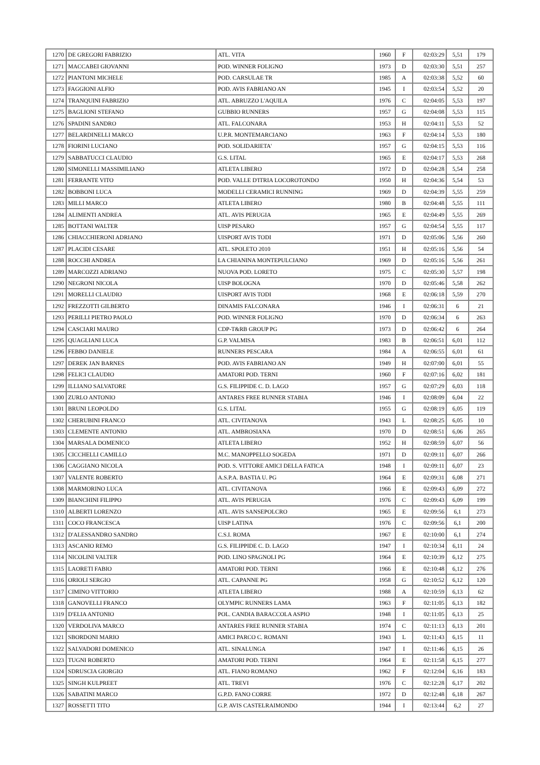| 1270 | DE GREGORI FABRIZIO | ATL. VITA | 1960 | F | 02:03:29 | 5,51 | 179 |
| 1271 | MACCABEI GIOVANNI | POD. WINNER FOLIGNO | 1973 | D | 02:03:30 | 5,51 | 257 |
| 1272 | PIANTONI MICHELE | POD. CARSULAE TR | 1985 | A | 02:03:38 | 5,52 | 60 |
| 1273 | FAGGIONI ALFIO | POD. AVIS FABRIANO AN | 1945 | I | 02:03:54 | 5,52 | 20 |
| 1274 | TRANQUINI FABRIZIO | ATL. ABRUZZO L'AQUILA | 1976 | C | 02:04:05 | 5,53 | 197 |
| 1275 | BAGLIONI STEFANO | GUBBIO RUNNERS | 1957 | G | 02:04:08 | 5,53 | 115 |
| 1276 | SPADINI SANDRO | ATL. FALCONARA | 1953 | H | 02:04:11 | 5,53 | 52 |
| 1277 | BELARDINELLI MARCO | U.P.R. MONTEMARCIANO | 1963 | F | 02:04:14 | 5,53 | 180 |
| 1278 | FIORINI LUCIANO | POD. SOLIDARIETA' | 1957 | G | 02:04:15 | 5,53 | 116 |
| 1279 | SABBATUCCI CLAUDIO | G.S. LITAL | 1965 | E | 02:04:17 | 5,53 | 268 |
| 1280 | SIMONELLI MASSIMILIANO | ATLETA LIBERO | 1972 | D | 02:04:28 | 5,54 | 258 |
| 1281 | FERRANTE VITO | POD. VALLE D'ITRIA LOCOROTONDO | 1950 | H | 02:04:36 | 5,54 | 53 |
| 1282 | BOBBONI LUCA | MODELLI CERAMICI RUNNING | 1969 | D | 02:04:39 | 5,55 | 259 |
| 1283 | MILLI MARCO | ATLETA LIBERO | 1980 | B | 02:04:48 | 5,55 | 111 |
| 1284 | ALIMENTI ANDREA | ATL. AVIS PERUGIA | 1965 | E | 02:04:49 | 5,55 | 269 |
| 1285 | BOTTANI WALTER | UISP PESARO | 1957 | G | 02:04:54 | 5,55 | 117 |
| 1286 | CHIACCHIERONI ADRIANO | UISPORT AVIS TODI | 1971 | D | 02:05:06 | 5,56 | 260 |
| 1287 | PLACIDI CESARE | ATL. SPOLETO 2010 | 1951 | H | 02:05:16 | 5,56 | 54 |
| 1288 | ROCCHI ANDREA | LA CHIANINA MONTEPULCIANO | 1969 | D | 02:05:16 | 5,56 | 261 |
| 1289 | MARCOZZI ADRIANO | NUOVA POD. LORETO | 1975 | C | 02:05:30 | 5,57 | 198 |
| 1290 | NEGRONI NICOLA | UISP BOLOGNA | 1970 | D | 02:05:46 | 5,58 | 262 |
| 1291 | MORELLI CLAUDIO | UISPORT AVIS TODI | 1968 | E | 02:06:18 | 5,59 | 270 |
| 1292 | FREZZOTTI GILBERTO | DINAMIS FALCONARA | 1946 | I | 02:06:31 | 6 | 21 |
| 1293 | PERILLI PIETRO PAOLO | POD. WINNER FOLIGNO | 1970 | D | 02:06:34 | 6 | 263 |
| 1294 | CASCIARI MAURO | CDP-T&RB GROUP PG | 1973 | D | 02:06:42 | 6 | 264 |
| 1295 | QUAGLIANI LUCA | G.P. VALMISA | 1983 | B | 02:06:51 | 6,01 | 112 |
| 1296 | FEBBO DANIELE | RUNNERS PESCARA | 1984 | A | 02:06:55 | 6,01 | 61 |
| 1297 | DEREK JAN BARNES | POD. AVIS FABRIANO AN | 1949 | H | 02:07:00 | 6,01 | 55 |
| 1298 | FELICI CLAUDIO | AMATORI POD. TERNI | 1960 | F | 02:07:16 | 6,02 | 181 |
| 1299 | ILLIANO SALVATORE | G.S. FILIPPIDE C. D. LAGO | 1957 | G | 02:07:29 | 6,03 | 118 |
| 1300 | ZURLO ANTONIO | ANTARES FREE RUNNER STABIA | 1946 | I | 02:08:09 | 6,04 | 22 |
| 1301 | BRUNI LEOPOLDO | G.S. LITAL | 1955 | G | 02:08:19 | 6,05 | 119 |
| 1302 | CHERUBINI FRANCO | ATL. CIVITANOVA | 1943 | L | 02:08:25 | 6,05 | 10 |
| 1303 | CLEMENTE ANTONIO | ATL. AMBROSIANA | 1970 | D | 02:08:51 | 6,06 | 265 |
| 1304 | MARSALA DOMENICO | ATLETA LIBERO | 1952 | H | 02:08:59 | 6,07 | 56 |
| 1305 | CICCHELLI CAMILLO | M.C. MANOPPELLO SOGEDA | 1971 | D | 02:09:11 | 6,07 | 266 |
| 1306 | CAGGIANO NICOLA | POD. S. VITTORE AMICI DELLA FATICA | 1948 | I | 02:09:11 | 6,07 | 23 |
| 1307 | VALENTE ROBERTO | A.S.P.A. BASTIA U. PG | 1964 | E | 02:09:31 | 6,08 | 271 |
| 1308 | MARMORINO LUCA | ATL. CIVITANOVA | 1966 | E | 02:09:43 | 6,09 | 272 |
| 1309 | BIANCHINI FILIPPO | ATL. AVIS PERUGIA | 1976 | C | 02:09:43 | 6,09 | 199 |
| 1310 | ALBERTI LORENZO | ATL. AVIS SANSEPOLCRO | 1965 | E | 02:09:56 | 6,1 | 273 |
| 1311 | COCO FRANCESCA | UISP LATINA | 1976 | C | 02:09:56 | 6,1 | 200 |
| 1312 | D'ALESSANDRO SANDRO | C.S.I. ROMA | 1967 | E | 02:10:00 | 6,1 | 274 |
| 1313 | ASCANIO REMO | G.S. FILIPPIDE C. D. LAGO | 1947 | I | 02:10:34 | 6,11 | 24 |
| 1314 | NICOLINI VALTER | POD. LINO SPAGNOLI PG | 1964 | E | 02:10:39 | 6,12 | 275 |
| 1315 | LAORETI FABIO | AMATORI POD. TERNI | 1966 | E | 02:10:48 | 6,12 | 276 |
| 1316 | ORIOLI SERGIO | ATL. CAPANNE PG | 1958 | G | 02:10:52 | 6,12 | 120 |
| 1317 | CIMINO VITTORIO | ATLETA LIBERO | 1988 | A | 02:10:59 | 6,13 | 62 |
| 1318 | GANOVELLI FRANCO | OLYMPIC RUNNERS LAMA | 1963 | F | 02:11:05 | 6,13 | 182 |
| 1319 | D'ELIA ANTONIO | POL. CANDIA BARACCOLA ASPIO | 1948 | I | 02:11:05 | 6,13 | 25 |
| 1320 | VERDOLIVA MARCO | ANTARES FREE RUNNER STABIA | 1974 | C | 02:11:13 | 6,13 | 201 |
| 1321 | SBORDONI MARIO | AMICI PARCO C. ROMANI | 1943 | L | 02:11:43 | 6,15 | 11 |
| 1322 | SALVADORI DOMENICO | ATL. SINALUNGA | 1947 | I | 02:11:46 | 6,15 | 26 |
| 1323 | TUGNI ROBERTO | AMATORI POD. TERNI | 1964 | E | 02:11:58 | 6,15 | 277 |
| 1324 | SDRUSCIA GIORGIO | ATL. FIANO ROMANO | 1962 | F | 02:12:04 | 6,16 | 183 |
| 1325 | SINGH KULPREET | ATL. TREVI | 1976 | C | 02:12:28 | 6,17 | 202 |
| 1326 | SABATINI MARCO | G.P.D. FANO CORRE | 1972 | D | 02:12:48 | 6,18 | 267 |
| 1327 | ROSSETTI TITO | G.P. AVIS CASTELRAIMONDO | 1944 | I | 02:13:44 | 6,2 | 27 |